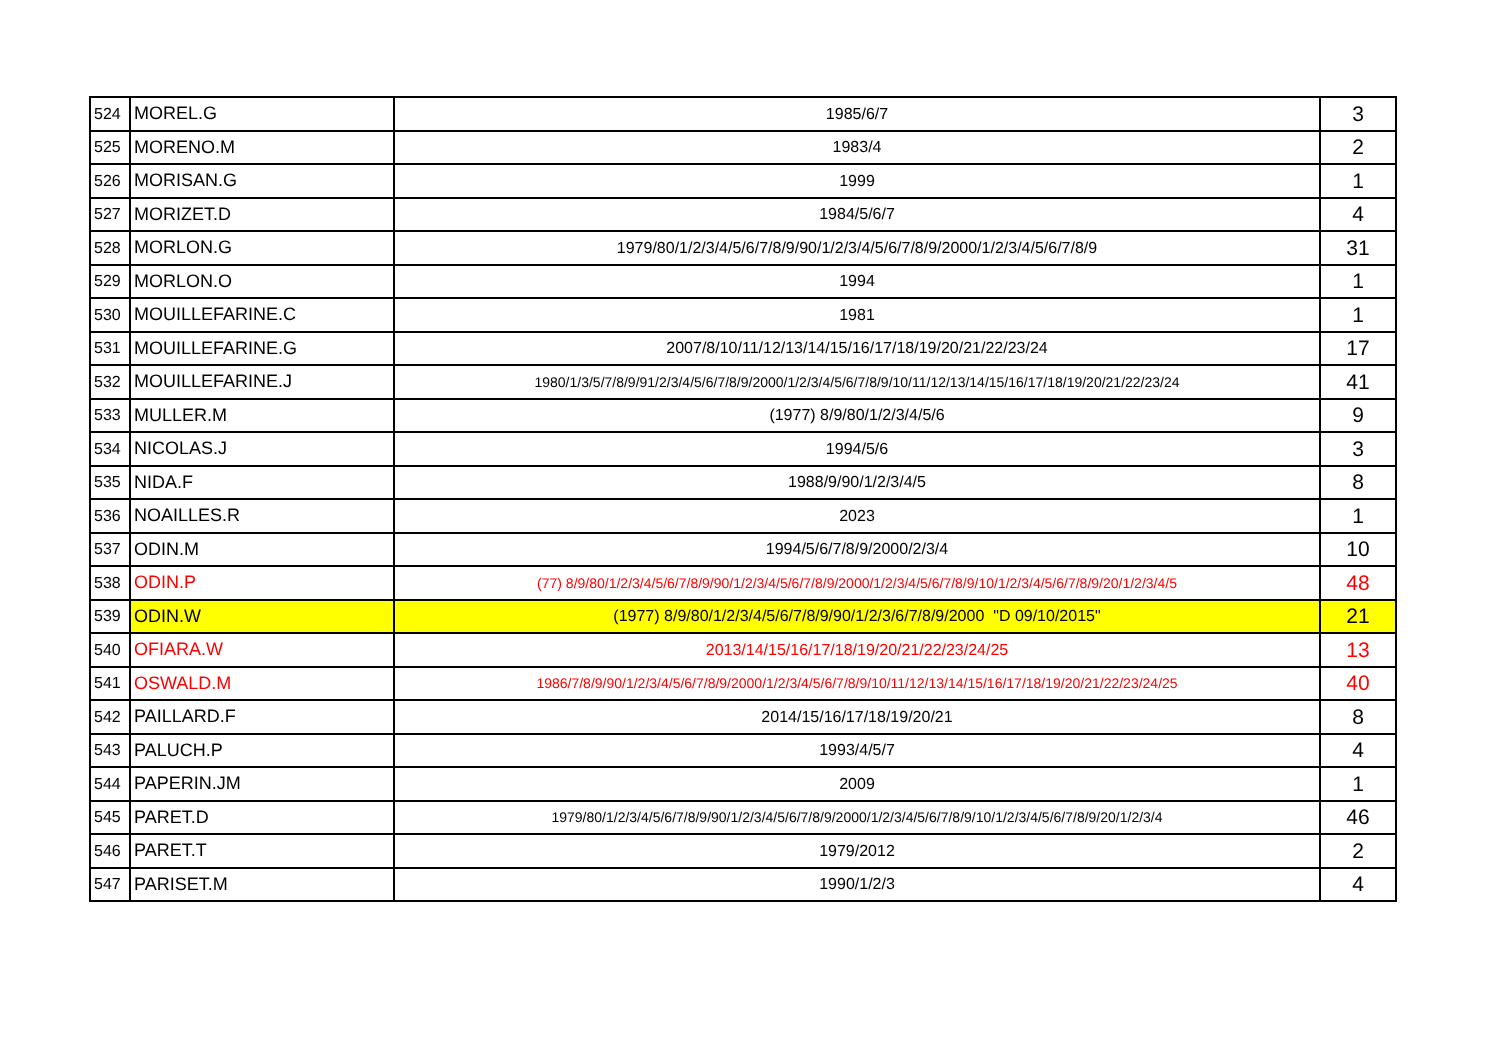| 524 | MOREL.G | 1985/6/7 | 3 |
| 525 | MORENO.M | 1983/4 | 2 |
| 526 | MORISAN.G | 1999 | 1 |
| 527 | MORIZET.D | 1984/5/6/7 | 4 |
| 528 | MORLON.G | 1979/80/1/2/3/4/5/6/7/8/9/90/1/2/3/4/5/6/7/8/9/2000/1/2/3/4/5/6/7/8/9 | 31 |
| 529 | MORLON.O | 1994 | 1 |
| 530 | MOUILLEFARINE.C | 1981 | 1 |
| 531 | MOUILLEFARINE.G | 2007/8/10/11/12/13/14/15/16/17/18/19/20/21/22/23/24 | 17 |
| 532 | MOUILLEFARINE.J | 1980/1/3/5/7/8/9/91/2/3/4/5/6/7/8/9/2000/1/2/3/4/5/6/7/8/9/10/11/12/13/14/15/16/17/18/19/20/21/22/23/24 | 41 |
| 533 | MULLER.M | (1977) 8/9/80/1/2/3/4/5/6 | 9 |
| 534 | NICOLAS.J | 1994/5/6 | 3 |
| 535 | NIDA.F | 1988/9/90/1/2/3/4/5 | 8 |
| 536 | NOAILLES.R | 2023 | 1 |
| 537 | ODIN.M | 1994/5/6/7/8/9/2000/2/3/4 | 10 |
| 538 | ODIN.P | (77) 8/9/80/1/2/3/4/5/6/7/8/9/90/1/2/3/4/5/6/7/8/9/2000/1/2/3/4/5/6/7/8/9/10/1/2/3/4/5/6/7/8/9/20/1/2/3/4/5 | 48 |
| 539 | ODIN.W | (1977) 8/9/80/1/2/3/4/5/6/7/8/9/90/1/2/3/6/7/8/9/2000 "D 09/10/2015" | 21 |
| 540 | OFIARA.W | 2013/14/15/16/17/18/19/20/21/22/23/24/25 | 13 |
| 541 | OSWALD.M | 1986/7/8/9/90/1/2/3/4/5/6/7/8/9/2000/1/2/3/4/5/6/7/8/9/10/11/12/13/14/15/16/17/18/19/20/21/22/23/24/25 | 40 |
| 542 | PAILLARD.F | 2014/15/16/17/18/19/20/21 | 8 |
| 543 | PALUCH.P | 1993/4/5/7 | 4 |
| 544 | PAPERIN.JM | 2009 | 1 |
| 545 | PARET.D | 1979/80/1/2/3/4/5/6/7/8/9/90/1/2/3/4/5/6/7/8/9/2000/1/2/3/4/5/6/7/8/9/10/1/2/3/4/5/6/7/8/9/20/1/2/3/4 | 46 |
| 546 | PARET.T | 1979/2012 | 2 |
| 547 | PARISET.M | 1990/1/2/3 | 4 |